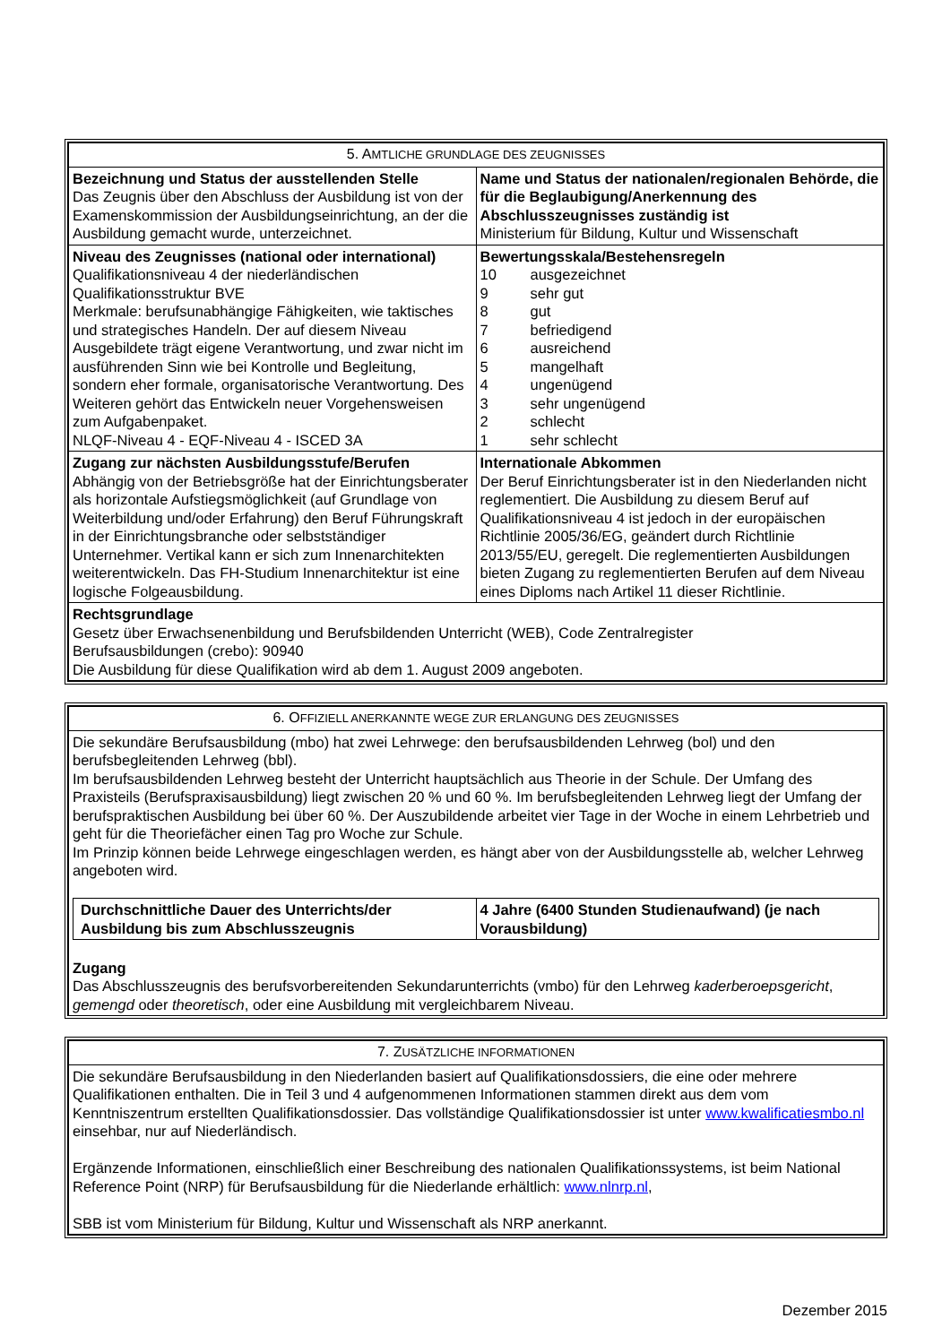| 5. A MTLICHE GRUNDLAGE DES ZEUGNISSES | |
| --- | --- |
| Bezeichnung und Status der ausstellenden Stelle Das Zeugnis über den Abschluss der Ausbildung ist von der Examenskommission der Ausbildungseinrichtung, an der die Ausbildung gemacht wurde, unterzeichnet. | Name und Status der nationalen/regionalen Behörde, die für die Beglaubigung/Anerkennung des Abschlusszeugnisses zuständig ist Ministerium für Bildung, Kultur und Wissenschaft |
| Niveau des Zeugnisses (national oder international) Qualifikationsniveau 4 der niederländischen Qualifikationsstruktur BVE Merkmale: berufsunabhängige Fähigkeiten, wie taktisches und strategisches Handeln. Der auf diesem Niveau Ausgebildete trägt eigene Verantwortung, und zwar nicht im ausführenden Sinn wie bei Kontrolle und Begleitung, sondern eher formale, organisatorische Verantwortung. Des Weiteren gehört das Entwickeln neuer Vorgehensweisen zum Aufgabenpaket. NLQF-Niveau 4 - EQF-Niveau 4 - ISCED 3A | Bewertungsskala/Bestehensregeln / 10 / ausgezeichnet / / 9 / sehr gut / / 8 / gut / / 7 / befriedigend / / 6 / ausreichend / / 5 / mangelhaft / / 4 / ungenügend / / 3 / sehr ungenügend / / 2 / schlecht / / 1 / sehr schlecht / |
| Zugang zur nächsten Ausbildungsstufe/Berufen Abhängig von der Betriebsgröße hat der Einrichtungsberater als horizontale Aufstiegsmöglichkeit (auf Grundlage von Weiterbildung und/oder Erfahrung) den Beruf Führungskraft in der Einrichtungsbranche oder selbstständiger Unternehmer. Vertikal kann er sich zum Innenarchitekten weiterentwickeln. Das FH-Studium Innenarchitektur ist eine logische Folgeausbildung. | Internationale Abkommen Der Beruf Einrichtungsberater ist in den Niederlanden nicht reglementiert. Die Ausbildung zu diesem Beruf auf Qualifikationsniveau 4 ist jedoch in der europäischen Richtlinie 2005/36/EG, geändert durch Richtlinie 2013/55/EU, geregelt. Die reglementierten Ausbildungen bieten Zugang zu reglementierten Berufen auf dem Niveau eines Diploms nach Artikel 11 dieser Richtlinie. |
| Rechtsgrundlage Gesetz über Erwachsenenbildung und Berufsbildenden Unterricht (WEB), Code Zentralregister Berufsausbildungen (crebo): 90940 Die Ausbildung für diese Qualifikation wird ab dem 1. August 2009 angeboten. | |
| 6. O FFIZIELL ANERKANNTE WEGE ZUR ERLANGUNG DES ZEUGNISSES |
| --- |
| Die sekundäre Berufsausbildung (mbo) hat zwei Lehrwege: den berufsausbildenden Lehrweg (bol) und den berufsbegleitenden Lehrweg (bbl). Im berufsausbildenden Lehrweg besteht der Unterricht hauptsächlich aus Theorie in der Schule. Der Umfang des Praxisteils (Berufspraxisausbildung) liegt zwischen 20 % und 60 %. Im berufsbegleitenden Lehrweg liegt der Umfang der berufspraktischen Ausbildung bei über 60 %. Der Auszubildende arbeitet vier Tage in der Woche in einem Lehrbetrieb und geht für die Theoriefächer einen Tag pro Woche zur Schule. Im Prinzip können beide Lehrwege eingeschlagen werden, es hängt aber von der Ausbildungsstelle ab, welcher Lehrweg angeboten wird. / Durchschnittliche Dauer des Unterrichts/der Ausbildung bis zum Abschlusszeugnis / 4 Jahre (6400 Stunden Studienaufwand) (je nach Vorausbildung) / Zugang Das Abschlusszeugnis des berufsvorbereitenden Sekundarunterrichts (vmbo) für den Lehrweg kaderberoepsgericht , gemengd oder theoretisch , oder eine Ausbildung mit vergleichbarem Niveau. |
| 7. Z USÄTZLICHE INFORMATIONEN |
| --- |
| Die sekundäre Berufsausbildung in den Niederlanden basiert auf Qualifikationsdossiers, die eine oder mehrere Qualifikationen enthalten. Die in Teil 3 und 4 aufgenommenen Informationen stammen direkt aus dem vom Kenntniszentrum erstellten Qualifikationsdossier. Das vollständige Qualifikationsdossier ist unter www.kwalificatiesmbo.nl einsehbar, nur auf Niederländisch. Ergänzende Informationen, einschließlich einer Beschreibung des nationalen Qualifikationssystems, ist beim National Reference Point (NRP) für Berufsausbildung für die Niederlande erhältlich: www.nlnrp.nl , SBB ist vom Ministerium für Bildung, Kultur und Wissenschaft als NRP anerkannt. |
Dezember 2015